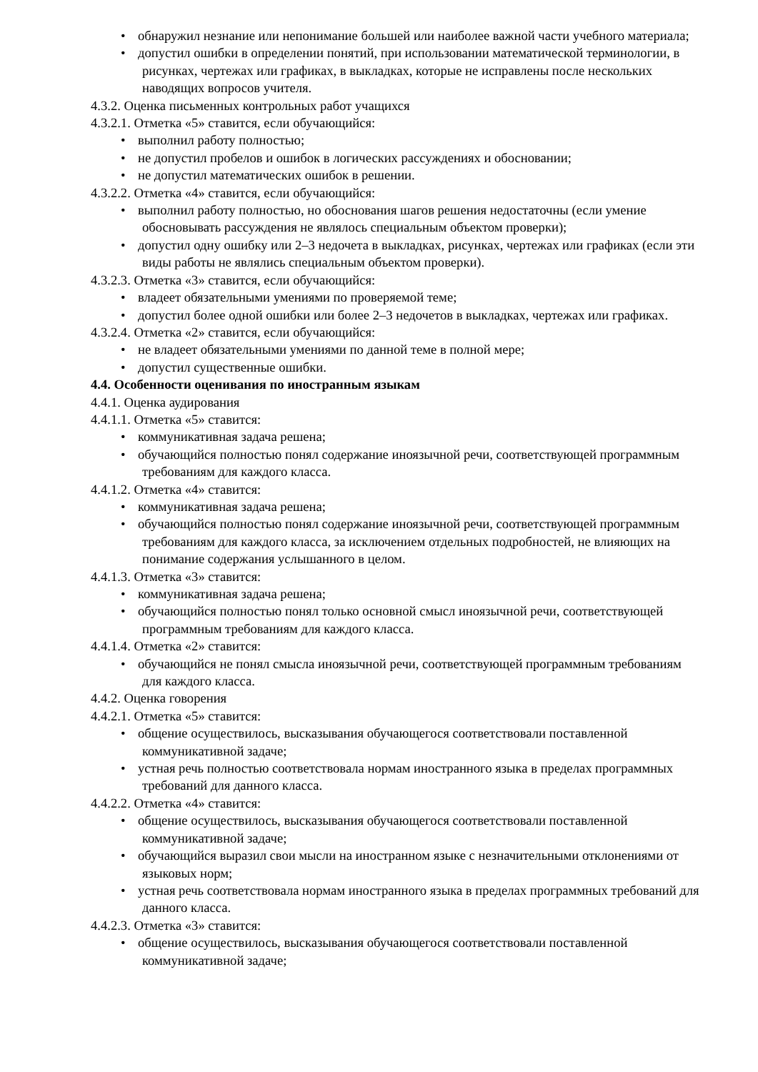• обнаружил незнание или непонимание большей или наиболее важной части учебного материала;
• допустил ошибки в определении понятий, при использовании математической терминологии, в рисунках, чертежах или графиках, в выкладках, которые не исправлены после нескольких наводящих вопросов учителя.
4.3.2. Оценка письменных контрольных работ учащихся
4.3.2.1. Отметка «5» ставится, если обучающийся:
• выполнил работу полностью;
• не допустил пробелов и ошибок в логических рассуждениях и обосновании;
• не допустил математических ошибок в решении.
4.3.2.2. Отметка «4» ставится, если обучающийся:
• выполнил работу полностью, но обоснования шагов решения недостаточны (если умение обосновывать рассуждения не являлось специальным объектом проверки);
• допустил одну ошибку или 2–3 недочета в выкладках, рисунках, чертежах или графиках (если эти виды работы не являлись специальным объектом проверки).
4.3.2.3. Отметка «3» ставится, если обучающийся:
• владеет обязательными умениями по проверяемой теме;
• допустил более одной ошибки или более 2–3 недочетов в выкладках, чертежах или графиках.
4.3.2.4. Отметка «2» ставится, если обучающийся:
• не владеет обязательными умениями по данной теме в полной мере;
• допустил существенные ошибки.
4.4. Особенности оценивания по иностранным языкам
4.4.1. Оценка аудирования
4.4.1.1. Отметка «5» ставится:
• коммуникативная задача решена;
• обучающийся полностью понял содержание иноязычной речи, соответствующей программным требованиям для каждого класса.
4.4.1.2. Отметка «4» ставится:
• коммуникативная задача решена;
• обучающийся полностью понял содержание иноязычной речи, соответствующей программным требованиям для каждого класса, за исключением отдельных подробностей, не влияющих на понимание содержания услышанного в целом.
4.4.1.3. Отметка «3» ставится:
• коммуникативная задача решена;
• обучающийся полностью понял только основной смысл иноязычной речи, соответствующей программным требованиям для каждого класса.
4.4.1.4. Отметка «2» ставится:
• обучающийся не понял смысла иноязычной речи, соответствующей программным требованиям для каждого класса.
4.4.2. Оценка говорения
4.4.2.1. Отметка «5» ставится:
• общение осуществилось, высказывания обучающегося соответствовали поставленной коммуникативной задаче;
• устная речь полностью соответствовала нормам иностранного языка в пределах программных требований для данного класса.
4.4.2.2. Отметка «4» ставится:
• общение осуществилось, высказывания обучающегося соответствовали поставленной коммуникативной задаче;
• обучающийся выразил свои мысли на иностранном языке с незначительными отклонениями от языковых норм;
• устная речь соответствовала нормам иностранного языка в пределах программных требований для данного класса.
4.4.2.3. Отметка «3» ставится:
• общение осуществилось, высказывания обучающегося соответствовали поставленной коммуникативной задаче;